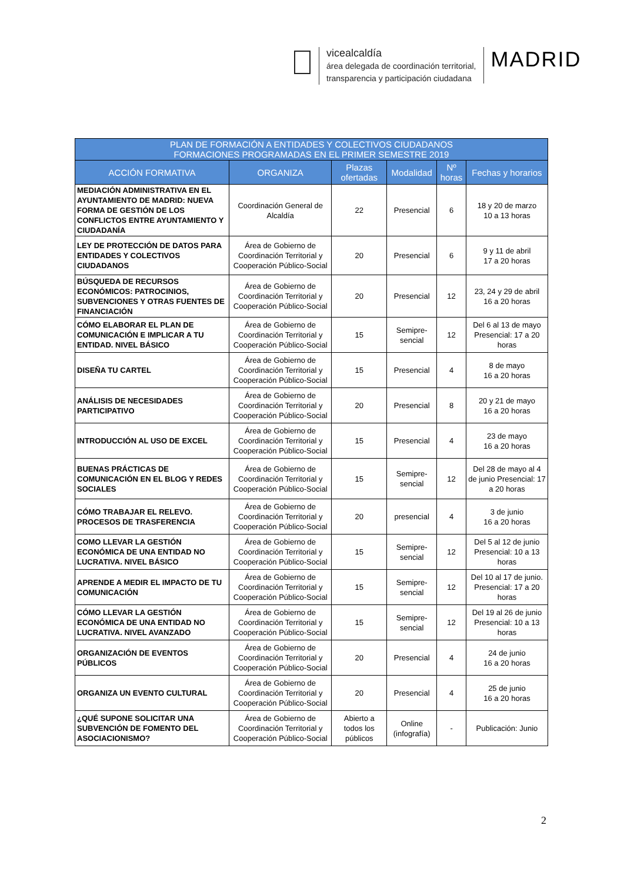vicealcaldía
área delegada de coordinación territorial,
transparencia y participación ciudadana
MADRID
| PLAN DE FORMACIÓN A ENTIDADES Y COLECTIVOS CIUDADANOS FORMACIONES PROGRAMADAS EN EL PRIMER SEMESTRE 2019 | | | | | |
| --- | --- | --- | --- | --- | --- |
| ACCIÓN FORMATIVA | ORGANIZA | Plazas ofertadas | Modalidad | Nº horas | Fechas y horarios |
| MEDIACIÓN ADMINISTRATIVA EN EL AYUNTAMIENTO DE MADRID: NUEVA FORMA DE GESTIÓN DE LOS CONFLICTOS ENTRE AYUNTAMIENTO Y CIUDADANÍA | Coordinación General de Alcaldía | 22 | Presencial | 6 | 18 y 20 de marzo 10 a 13 horas |
| LEY DE PROTECCIÓN DE DATOS PARA ENTIDADES Y COLECTIVOS CIUDADANOS | Área de Gobierno de Coordinación Territorial y Cooperación Público-Social | 20 | Presencial | 6 | 9 y 11 de abril 17 a 20 horas |
| BÚSQUEDA DE RECURSOS ECONÓMICOS: PATROCINIOS, SUBVENCIONES Y OTRAS FUENTES DE FINANCIACIÓN | Área de Gobierno de Coordinación Territorial y Cooperación Público-Social | 20 | Presencial | 12 | 23, 24 y 29 de abril 16 a 20 horas |
| CÓMO ELABORAR EL PLAN DE COMUNICACIÓN E IMPLICAR A TU ENTIDAD. NIVEL BÁSICO | Área de Gobierno de Coordinación Territorial y Cooperación Público-Social | 15 | Semipre-sencial | 12 | Del 6 al 13 de mayo Presencial: 17 a 20 horas |
| DISEÑA TU CARTEL | Área de Gobierno de Coordinación Territorial y Cooperación Público-Social | 15 | Presencial | 4 | 8 de mayo 16 a 20 horas |
| ANÁLISIS DE NECESIDADES PARTICIPATIVO | Área de Gobierno de Coordinación Territorial y Cooperación Público-Social | 20 | Presencial | 8 | 20 y 21 de mayo 16 a 20 horas |
| INTRODUCCIÓN AL USO DE EXCEL | Área de Gobierno de Coordinación Territorial y Cooperación Público-Social | 15 | Presencial | 4 | 23 de mayo 16 a 20 horas |
| BUENAS PRÁCTICAS DE COMUNICACIÓN EN EL BLOG Y REDES SOCIALES | Área de Gobierno de Coordinación Territorial y Cooperación Público-Social | 15 | Semipre-sencial | 12 | Del 28 de mayo al 4 de junio Presencial: 17 a 20 horas |
| CÓMO TRABAJAR EL RELEVO. PROCESOS DE TRASFERENCIA | Área de Gobierno de Coordinación Territorial y Cooperación Público-Social | 20 | presencial | 4 | 3 de junio 16 a 20 horas |
| COMO LLEVAR LA GESTIÓN ECONÓMICA DE UNA ENTIDAD NO LUCRATIVA. NIVEL BÁSICO | Área de Gobierno de Coordinación Territorial y Cooperación Público-Social | 15 | Semipre-sencial | 12 | Del 5 al 12 de junio Presencial: 10 a 13 horas |
| APRENDE A MEDIR EL IMPACTO DE TU COMUNICACIÓN | Área de Gobierno de Coordinación Territorial y Cooperación Público-Social | 15 | Semipre-sencial | 12 | Del 10 al 17 de junio. Presencial: 17 a 20 horas |
| CÓMO LLEVAR LA GESTIÓN ECONÓMICA DE UNA ENTIDAD NO LUCRATIVA. NIVEL AVANZADO | Área de Gobierno de Coordinación Territorial y Cooperación Público-Social | 15 | Semipre-sencial | 12 | Del 19 al 26 de junio Presencial: 10 a 13 horas |
| ORGANIZACIÓN DE EVENTOS PÚBLICOS | Área de Gobierno de Coordinación Territorial y Cooperación Público-Social | 20 | Presencial | 4 | 24 de junio 16 a 20 horas |
| ORGANIZA UN EVENTO CULTURAL | Área de Gobierno de Coordinación Territorial y Cooperación Público-Social | 20 | Presencial | 4 | 25 de junio 16 a 20 horas |
| ¿QUÉ SUPONE SOLICITAR UNA SUBVENCIÓN DE FOMENTO DEL ASOCIACIONISMO? | Área de Gobierno de Coordinación Territorial y Cooperación Público-Social | Abierto a todos los públicos | Online (infografía) | - | Publicación: Junio |
2